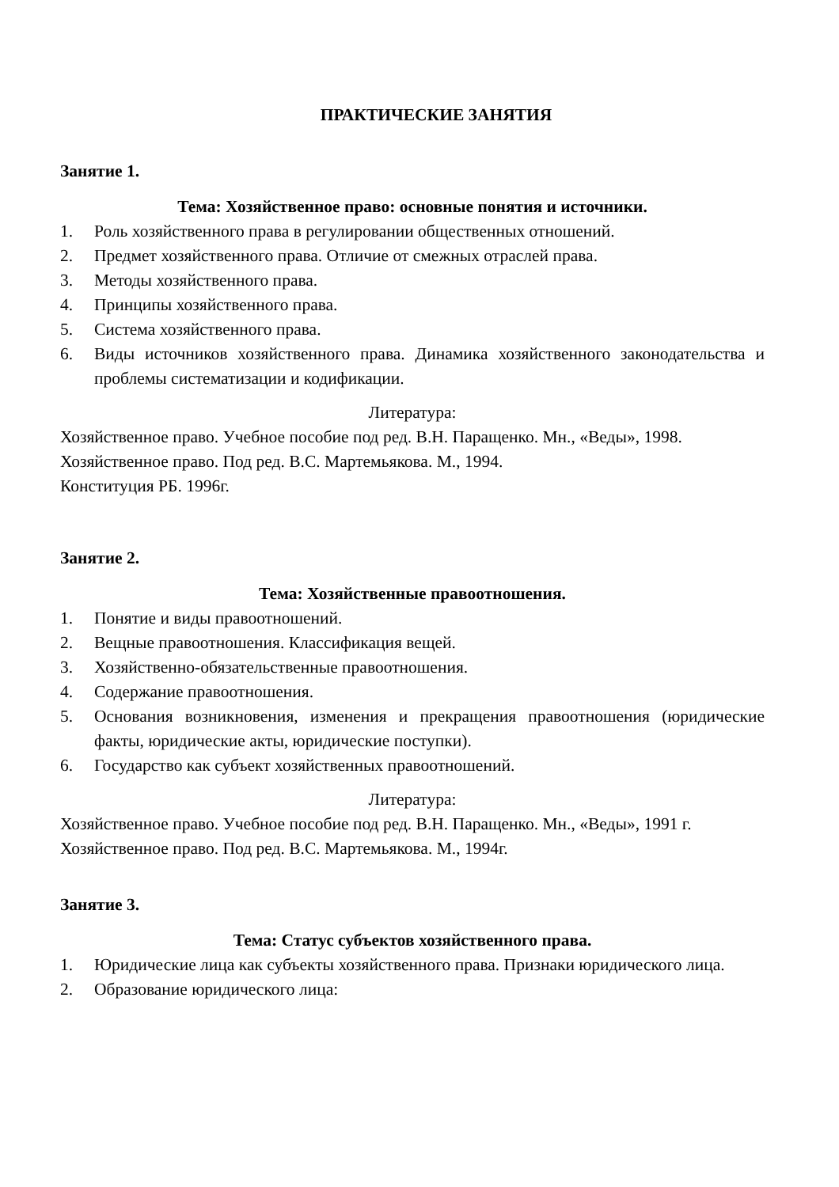ПРАКТИЧЕСКИЕ ЗАНЯТИЯ
Занятие 1.
Тема: Хозяйственное право: основные понятия и источники.
1. Роль хозяйственного права в регулировании общественных отношений.
2. Предмет хозяйственного права. Отличие от смежных отраслей права.
3. Методы хозяйственного права.
4. Принципы хозяйственного права.
5. Система хозяйственного права.
6. Виды источников хозяйственного права. Динамика хозяйственного законодательства и проблемы систематизации и кодификации.
Литература:
Хозяйственное право. Учебное пособие под ред. В.Н. Паращенко. Мн., «Веды», 1998.
Хозяйственное право. Под ред. В.С. Мартемьякова. М., 1994.
Конституция РБ. 1996г.
Занятие 2.
Тема: Хозяйственные правоотношения.
1. Понятие и виды правоотношений.
2. Вещные правоотношения. Классификация вещей.
3. Хозяйственно-обязательственные правоотношения.
4. Содержание правоотношения.
5. Основания возникновения, изменения и прекращения правоотношения (юридические факты, юридические акты, юридические поступки).
6. Государство как субъект хозяйственных правоотношений.
Литература:
Хозяйственное право. Учебное пособие под ред. В.Н. Паращенко. Мн., «Веды», 1991 г.
Хозяйственное право. Под ред. В.С. Мартемьякова. М., 1994г.
Занятие 3.
Тема: Статус субъектов хозяйственного права.
1. Юридические лица как субъекты хозяйственного права. Признаки юридического лица.
2. Образование юридического лица: